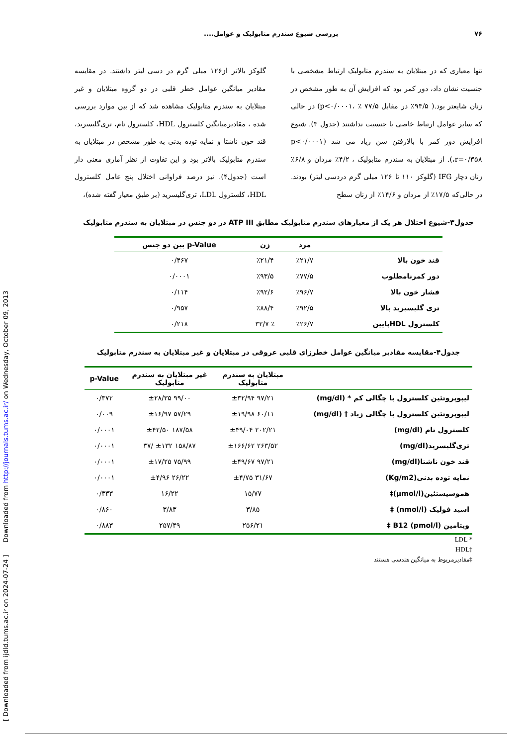[ Downloaded from ijdld.tums.ac.ir on 2024-07-24 ] Downloaded from http://journals.tums.ac.ir/ on Wednesday, October 09, 2013
۷۶ بررسی شیوع سندرم متابولیک و عوامل....
تنها معیاری که در مبتلایان به سندرم متابولیک ارتباط مشخصی با جنسیت نشان داد، دور کمر بود که افزایش آن به طور مشخص در زنان شایعتر بود.( ۹۳/۵٪ در مقابل ۷۷/۵ ٪ ،p<۰/۰۰۰۱) در حالی که سایر عوامل ارتباط خاصی با جنسیت نداشتند (جدول ۳). شیوع افزایش دور کمر با بالارفتن سن زیاد می شد (p<۰/۰۰۰۱ ،r=۰/۳۵۸). از مبتلایان به سندرم متابولیک ، ۴/۲٪ مردان و ۶/۸٪ زنان دچار IFG (گلوکز ۱۱۰ تا ۱۲۶ میلی گرم دردسی لیتر) بودند. در حالی‌که ۱۷/۵٪ از مردان و ۱۴/۶٪ از زنان سطح
گلوکز بالاتر از۱۲۶ میلی گرم در دسی لیتر داشتند. در مقایسه مقادیر میانگین عوامل خطر قلبی در دو گروه مبتلایان و غیر مبتلایان به سندرم متابولیک مشاهده شد که از بین موارد بررسی شده ، مقادیرمیانگین کلسترول HDL، کلسترول تام، تری‌گلیسرید، قند خون ناشتا و نمایه توده بدنی به طور مشخص در مبتلایان به سندرم متابولیک بالاتر بود و این تفاوت از نظر آماری معنی دار است (جدول۴). نیز درصد فراوانی اختلال پنج عامل کلسترول HDL، کلسترول LDL، تری‌گلیسرید (بر طبق معیار گفته شده)،
جدول۳-شیوع اختلال هر یک از معیارهای سندرم متابولیک مطابق ATP III در دو جنس در مبتلایان به سندرم متابولیک
| | مرد | زن | p-Value بین دو جنس |
| --- | --- | --- | --- |
| قند خون بالا | ٪۲۱/۷ | ٪۲۱/۴ | ۰/۴۶۷ |
| دور کمرنامطلوب | ٪۷۷/۵ | ٪۹۳/۵ | ۰/۰۰۰۱ |
| فشار خون بالا | ٪۹۶/۷ | ٪۹۲/۶ | ۰/۱۱۴ |
| تری گلیسیرید بالا | ٪۹۲/۵ | ٪۸۸/۴ | ۰/۹۵۷ |
| کلسترول HDLپایین | ٪۲۶/۷ | ٪ ۳۲/۷ | ۰/۲۱۸ |
جدول۴-مقایسه مقادیر میانگین عوامل خطرزای قلبی عروقی در مبتلایان و غیر مبتلایان به سندرم متابولیک
| | مبتلایان به سندرم متابولیک | غیر مبتلایان به سندرم متابولیک | p-Value |
| --- | --- | --- | --- |
| لیپوپروتئین کلسترول با چگالی کم * (mg/dl) | ۹۷/۲۱ ±۳۲/۹۴ | ۹۹/۰۰ ±۲۸/۳۵ | ۰/۳۷۲ |
| لیپوپروتئین کلسترول با چگالی زیاد † (mg/dl) | ۶۰/۱۱ ±۱۹/۹۸ | ۵۷/۲۹ ±۱۶/۹۷ | ۰/۰۰۹ |
| کلسترول تام (mg/dl) | ۲۰۲/۲۱ ±۴۹/۰۴ | ۱۸۷/۵۸ ±۴۲/۵۰ | ۰/۰۰۰۱ |
| تری‌گلیسرید(mg/dl) | ۲۶۳/۵۲ ±۱۶۶/۶۲ | ۱۵۸/۸۷ ±۱۳۲ /۳۷ | ۰/۰۰۰۱ |
| قند خون ناشتا(mg/dl) | ۹۷/۲۱ ±۴۹/۶۷ | ۷۵/۹۹ ±۱۷/۲۵ | ۰/۰۰۰۱ |
| نمایه توده بدنی(Kg/m2) | ۳۱/۶۷ ±۴/۷۵ | ۲۶/۲۲ ±۴/۹۶ | ۰/۰۰۰۱ |
| هموسیستئین(µmol/l)‡ | ۱۵/۷۷ | ۱۶/۲۲ | ۰/۳۳۳ |
| اسید فولیک (nmol/l) ‡ | ۳/۸۵ | ۳/۸۳ | ۰/۸۶۰ |
| ویتامین B12 (pmol/l) ‡ | ۲۵۶/۲۱ | ۲۵۷/۴۹ | ۰/۸۸۳ |
* LDL
†HDL
‡مقادیرمربوط به میانگین هندسی هستند